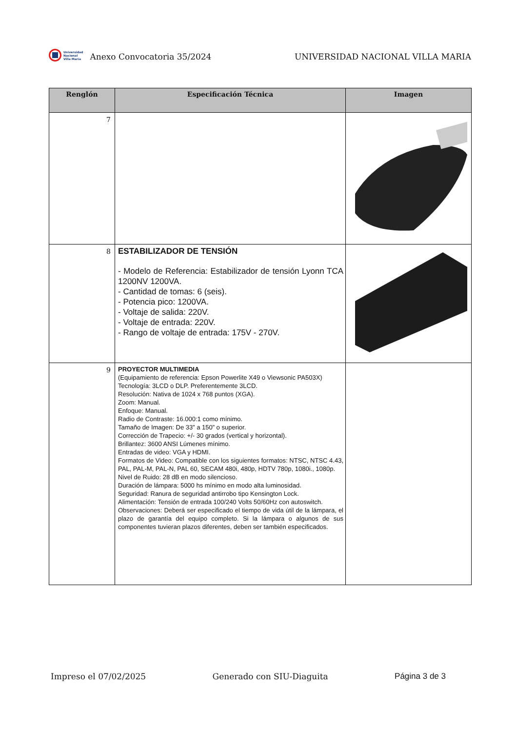Universidad
Nacional
Villa María
Anexo Convocatoria 35/2024
UNIVERSIDAD NACIONAL VILLA MARIA
| Renglón | Especificación Técnica | Imagen |
| --- | --- | --- |
| 7 | | |
| 8 | ESTABILIZADOR DE TENSIÓN - Modelo de Referencia: Estabilizador de tensión Lyonn TCA 1200NV 1200VA. - Cantidad de tomas: 6 (seis). - Potencia pico: 1200VA. - Voltaje de salida: 220V. - Voltaje de entrada: 220V. - Rango de voltaje de entrada: 175V - 270V. | |
| 9 | PROYECTOR MULTIMEDIA (Equipamiento de referencia: Epson Powerlite X49 o Viewsonic PA503X) Tecnología: 3LCD o DLP. Preferentemente 3LCD. Resolución: Nativa de 1024 x 768 puntos (XGA). Zoom: Manual. Enfoque: Manual. Radio de Contraste: 16.000:1 como mínimo. Tamaño de Imagen: De 33” a 150” o superior. Corrección de Trapecio: +/- 30 grados (vertical y horizontal). Brillantez: 3600 ANSI Lúmenes mínimo. Entradas de video: VGA y HDMI. Formatos de Video: Compatible con los siguientes formatos: NTSC, NTSC 4.43, PAL, PAL-M, PAL-N, PAL 60, SECAM 480i, 480p, HDTV 780p, 1080i., 1080p. Nivel de Ruido: 28 dB en modo silencioso. Duración de lámpara: 5000 hs mínimo en modo alta luminosidad. Seguridad: Ranura de seguridad antirrobo tipo Kensington Lock. Alimentación: Tensión de entrada 100/240 Volts 50/60Hz con autoswitch. Observaciones: Deberá ser especificado el tiempo de vida útil de la lámpara, el plazo de garantía del equipo completo. Si la lámpara o algunos de sus componentes tuvieran plazos diferentes, deben ser también especificados. | |
Impreso el 07/02/2025 Generado con SIU-Diaguita Página 3 de 3